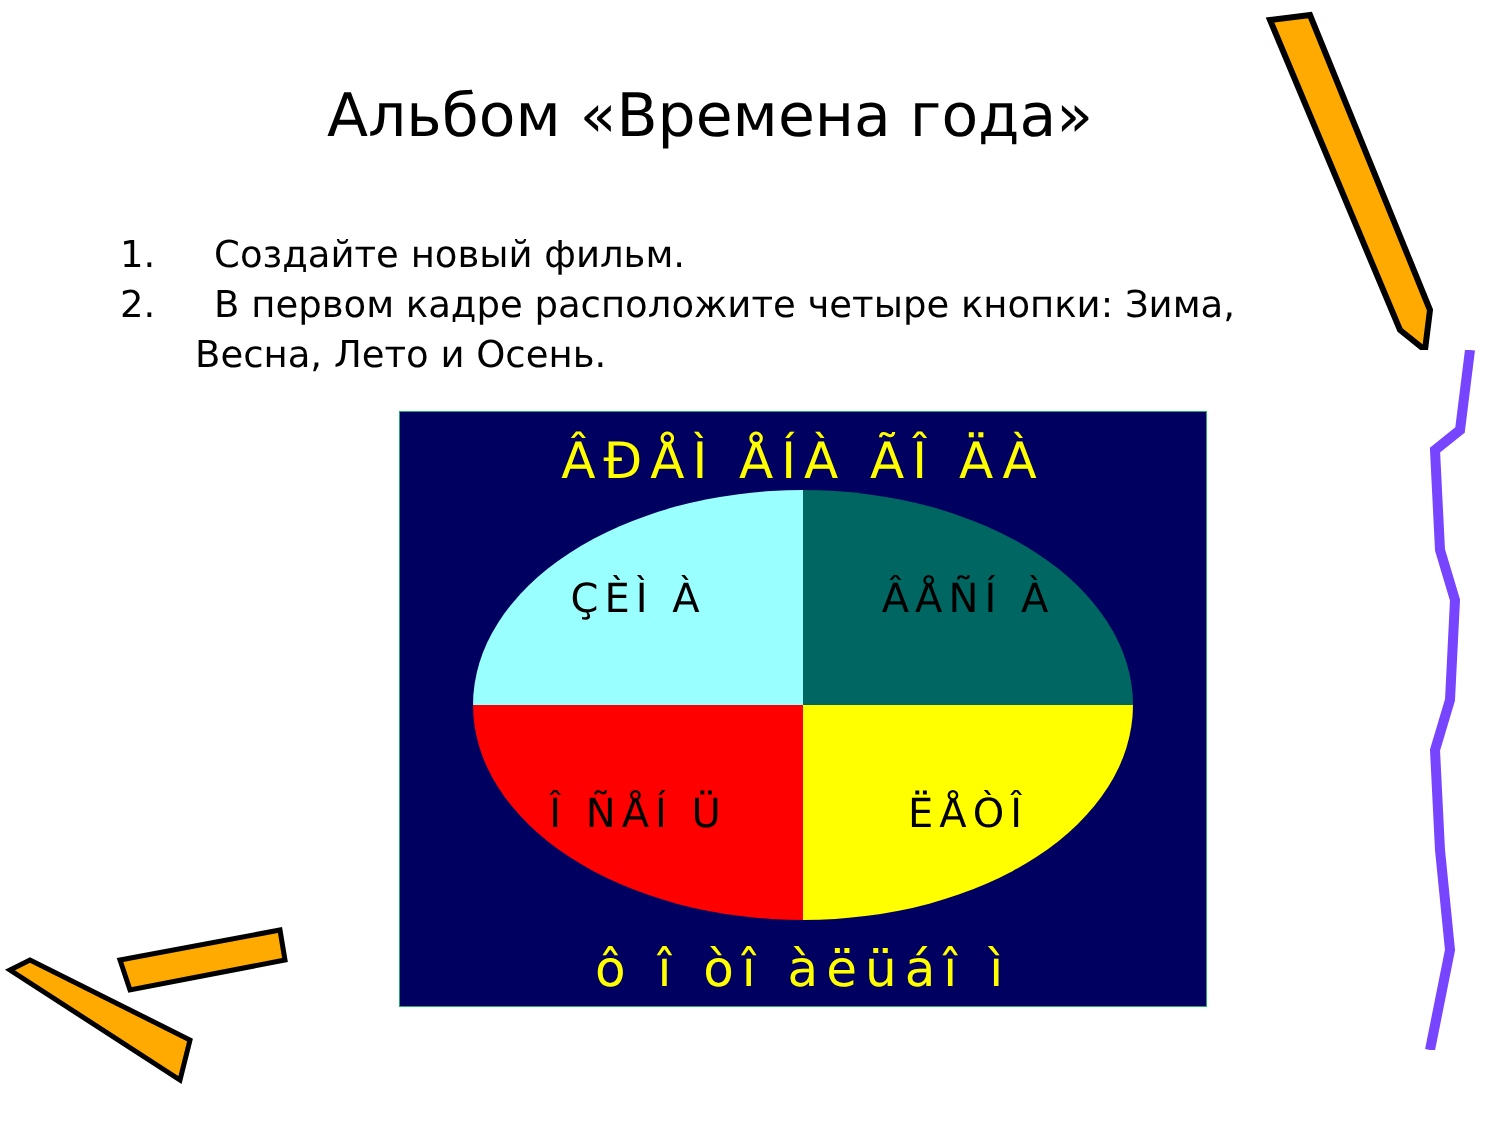Альбом «Времена года»
1. Создайте новый фильм.
2. В первом кадре расположите четыре кнопки: Зима, Весна, Лето и Осень.
ÂÐÅÌ ÅÍÀ ÃÎ ÄÀ
ÇÈÌ À
ÂÅÑÍ À
Î ÑÅÍ Ü
ËÅÒÎ
ô î òî àëüáî ì